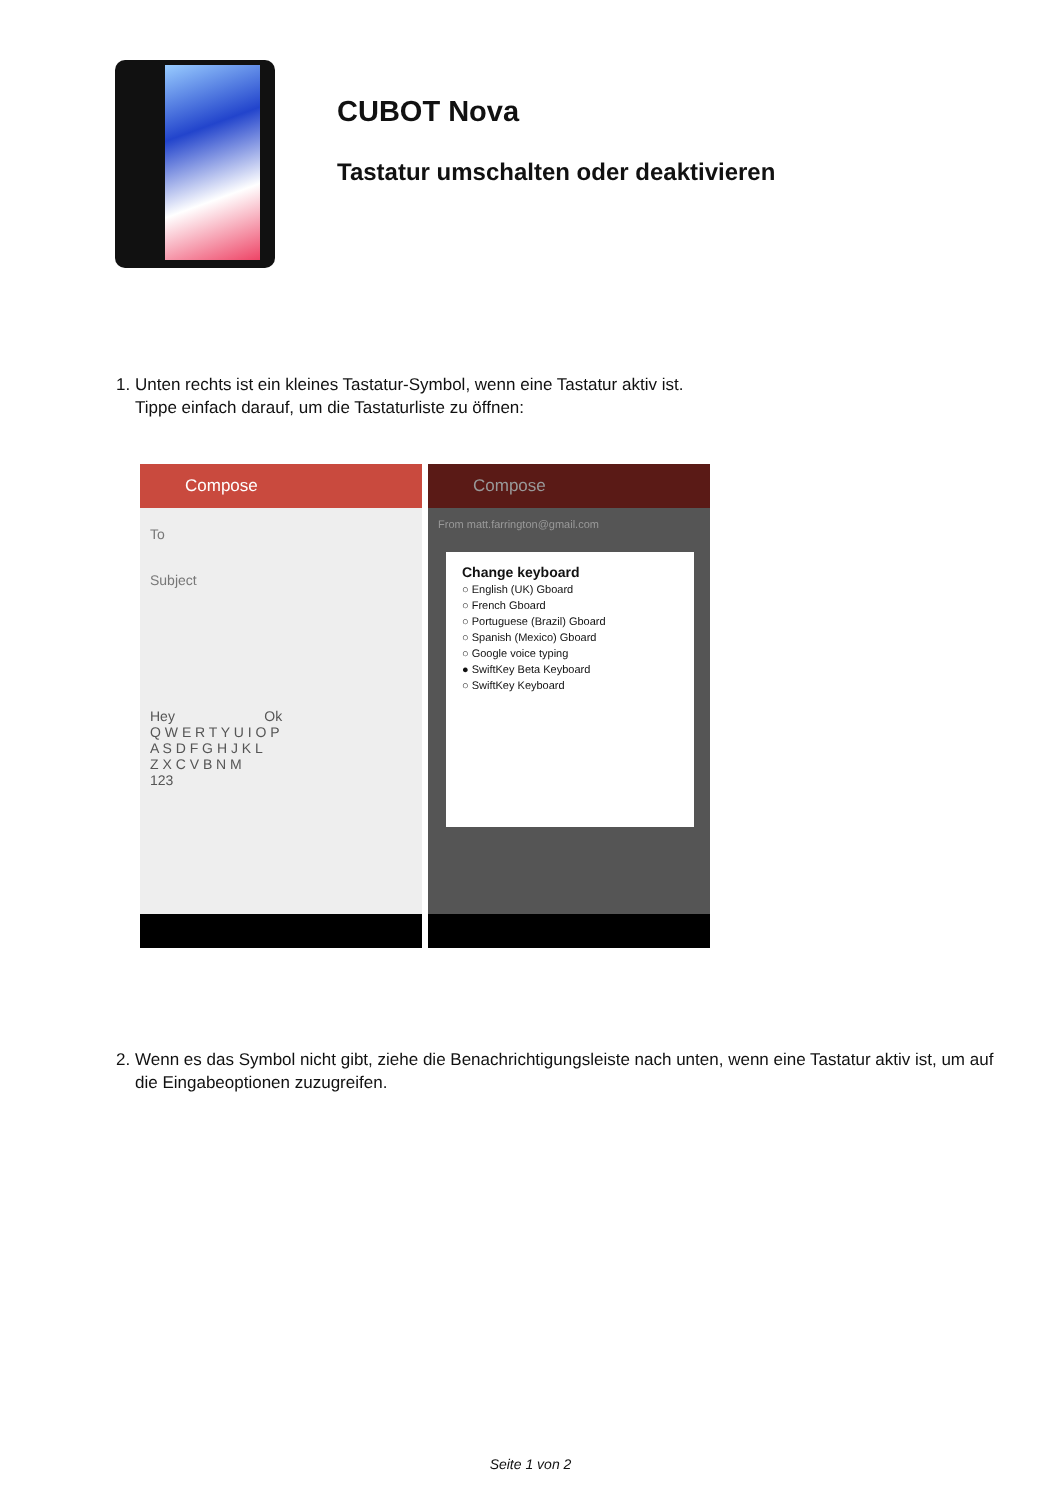CUBOT Nova
Tastatur umschalten oder deaktivieren
1. Unten rechts ist ein kleines Tastatur-Symbol, wenn eine Tastatur aktiv ist.
Tippe einfach darauf, um die Tastaturliste zu öffnen:
Compose
To
Subject
Hey Ok
Q W E R T Y U I O P
A S D F G H J K L
Z X C V B N M
123
Compose
From matt.farrington@gmail.com
Change keyboard
○ English (UK) Gboard
○ French Gboard
○ Portuguese (Brazil) Gboard
○ Spanish (Mexico) Gboard
○ Google voice typing
● SwiftKey Beta Keyboard
○ SwiftKey Keyboard
2. Wenn es das Symbol nicht gibt, ziehe die Benachrichtigungsleiste nach unten, wenn eine Tastatur aktiv ist, um auf die Eingabeoptionen zuzugreifen.
Seite 1 von 2